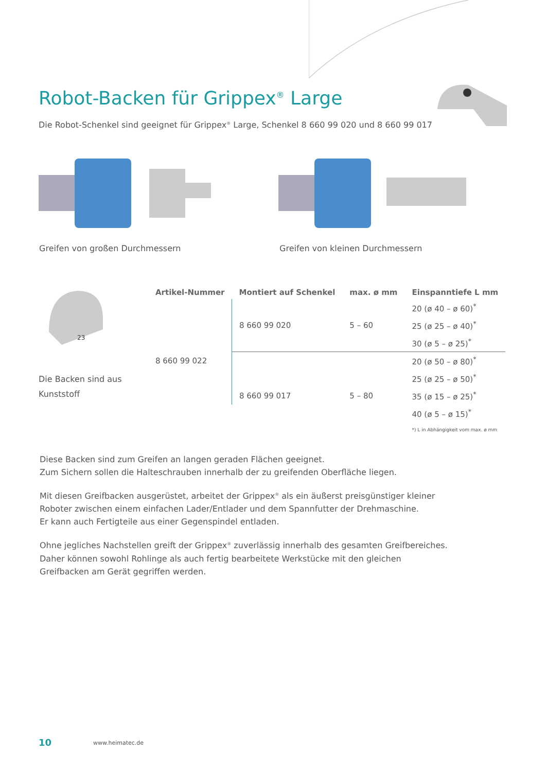Robot-Backen für Grippex<sup>®</sup> Large
Die Robot-Schenkel sind geeignet für Grippex<sup>®</sup> Large, Schenkel 8 660 99 020 und 8 660 99 017
Greifen von großen Durchmessern
Greifen von kleinen Durchmessern
23
Die Backen sind aus
Kunststoff
| Artikel-Nummer | Montiert auf Schenkel | max. ø mm | Einspanntiefe L mm |
| --- | --- | --- | --- |
| 8 660 99 022 | | | 20 (ø 40 – ø 60)<sup>*</sup> |
| | 8 660 99 020 | 5 – 60 | 25 (ø 25 – ø 40)<sup>*</sup> |
| | | | 30 (ø 5 – ø 25)<sup>*</sup> |
| | | | 20 (ø 50 – ø 80)<sup>*</sup> |
| | | | 25 (ø 25 – ø 50)<sup>*</sup> |
| | 8 660 99 017 | 5 – 80 | 35 (ø 15 – ø 25)<sup>*</sup> |
| | | | 40 (ø 5 – ø 15)<sup>*</sup> |
| | | | *) L in Abhängigkeit vom max. ø mm |
Diese Backen sind zum Greifen an langen geraden Flächen geeignet.
Zum Sichern sollen die Halteschrauben innerhalb der zu greifenden Oberfläche liegen.
Mit diesen Greifbacken ausgerüstet, arbeitet der Grippex<sup>®</sup> als ein äußerst preisgünstiger kleiner Roboter zwischen einem einfachen Lader/Entlader und dem Spannfutter der Drehmaschine.
Er kann auch Fertigteile aus einer Gegenspindel entladen.
Ohne jegliches Nachstellen greift der Grippex<sup>®</sup> zuverlässig innerhalb des gesamten Greifbereiches. Daher können sowohl Rohlinge als auch fertig bearbeitete Werkstücke mit den gleichen Greifbacken am Gerät gegriffen werden.
10 www.heimatec.de